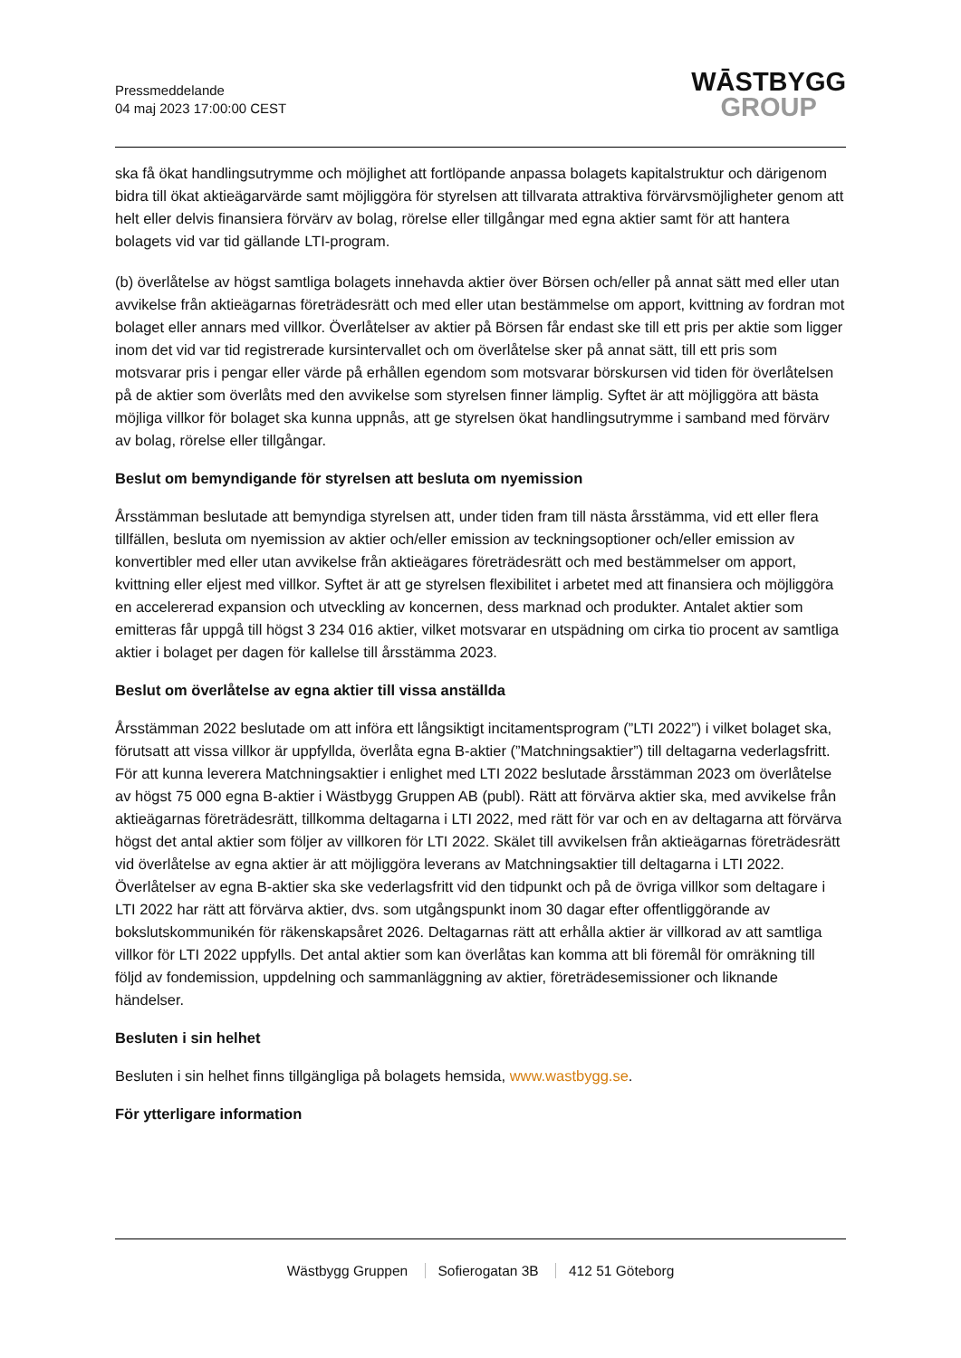Pressmeddelande
04 maj 2023 17:00:00 CEST
WĀSTBYGG
GROUP
ska få ökat handlingsutrymme och möjlighet att fortlöpande anpassa bolagets kapitalstruktur och därigenom bidra till ökat aktieägarvärde samt möjliggöra för styrelsen att tillvarata attraktiva förvärvsmöjligheter genom att helt eller delvis finansiera förvärv av bolag, rörelse eller tillgångar med egna aktier samt för att hantera bolagets vid var tid gällande LTI-program.
(b) överlåtelse av högst samtliga bolagets innehavda aktier över Börsen och/eller på annat sätt med eller utan avvikelse från aktieägarnas företrädesrätt och med eller utan bestämmelse om apport, kvittning av fordran mot bolaget eller annars med villkor. Överlåtelser av aktier på Börsen får endast ske till ett pris per aktie som ligger inom det vid var tid registrerade kursintervallet och om överlåtelse sker på annat sätt, till ett pris som motsvarar pris i pengar eller värde på erhållen egendom som motsvarar börskursen vid tiden för överlåtelsen på de aktier som överlåts med den avvikelse som styrelsen finner lämplig. Syftet är att möjliggöra att bästa möjliga villkor för bolaget ska kunna uppnås, att ge styrelsen ökat handlingsutrymme i samband med förvärv av bolag, rörelse eller tillgångar.
Beslut om bemyndigande för styrelsen att besluta om nyemission
Årsstämman beslutade att bemyndiga styrelsen att, under tiden fram till nästa årsstämma, vid ett eller flera tillfällen, besluta om nyemission av aktier och/eller emission av teckningsoptioner och/eller emission av konvertibler med eller utan avvikelse från aktieägares företrädesrätt och med bestämmelser om apport, kvittning eller eljest med villkor. Syftet är att ge styrelsen flexibilitet i arbetet med att finansiera och möjliggöra en accelererad expansion och utveckling av koncernen, dess marknad och produkter. Antalet aktier som emitteras får uppgå till högst 3 234 016 aktier, vilket motsvarar en utspädning om cirka tio procent av samtliga aktier i bolaget per dagen för kallelse till årsstämma 2023.
Beslut om överlåtelse av egna aktier till vissa anställda
Årsstämman 2022 beslutade om att införa ett långsiktigt incitamentsprogram (”LTI 2022”) i vilket bolaget ska, förutsatt att vissa villkor är uppfyllda, överlåta egna B-aktier (”Matchningsaktier”) till deltagarna vederlagsfritt. För att kunna leverera Matchningsaktier i enlighet med LTI 2022 beslutade årsstämman 2023 om överlåtelse av högst 75 000 egna B-aktier i Wästbygg Gruppen AB (publ). Rätt att förvärva aktier ska, med avvikelse från aktieägarnas företrädesrätt, tillkomma deltagarna i LTI 2022, med rätt för var och en av deltagarna att förvärva högst det antal aktier som följer av villkoren för LTI 2022. Skälet till avvikelsen från aktieägarnas företrädesrätt vid överlåtelse av egna aktier är att möjliggöra leverans av Matchningsaktier till deltagarna i LTI 2022. Överlåtelser av egna B-aktier ska ske vederlagsfritt vid den tidpunkt och på de övriga villkor som deltagare i LTI 2022 har rätt att förvärva aktier, dvs. som utgångspunkt inom 30 dagar efter offentliggörande av bokslutskommunikén för räkenskapsåret 2026. Deltagarnas rätt att erhålla aktier är villkorad av att samtliga villkor för LTI 2022 uppfylls. Det antal aktier som kan överlåtas kan komma att bli föremål för omräkning till följd av fondemission, uppdelning och sammanläggning av aktier, företrädesemissioner och liknande händelser.
Besluten i sin helhet
Besluten i sin helhet finns tillgängliga på bolagets hemsida, www.wastbygg.se.
För ytterligare information
Wästbygg Gruppen Sofierogatan 3B 412 51 Göteborg